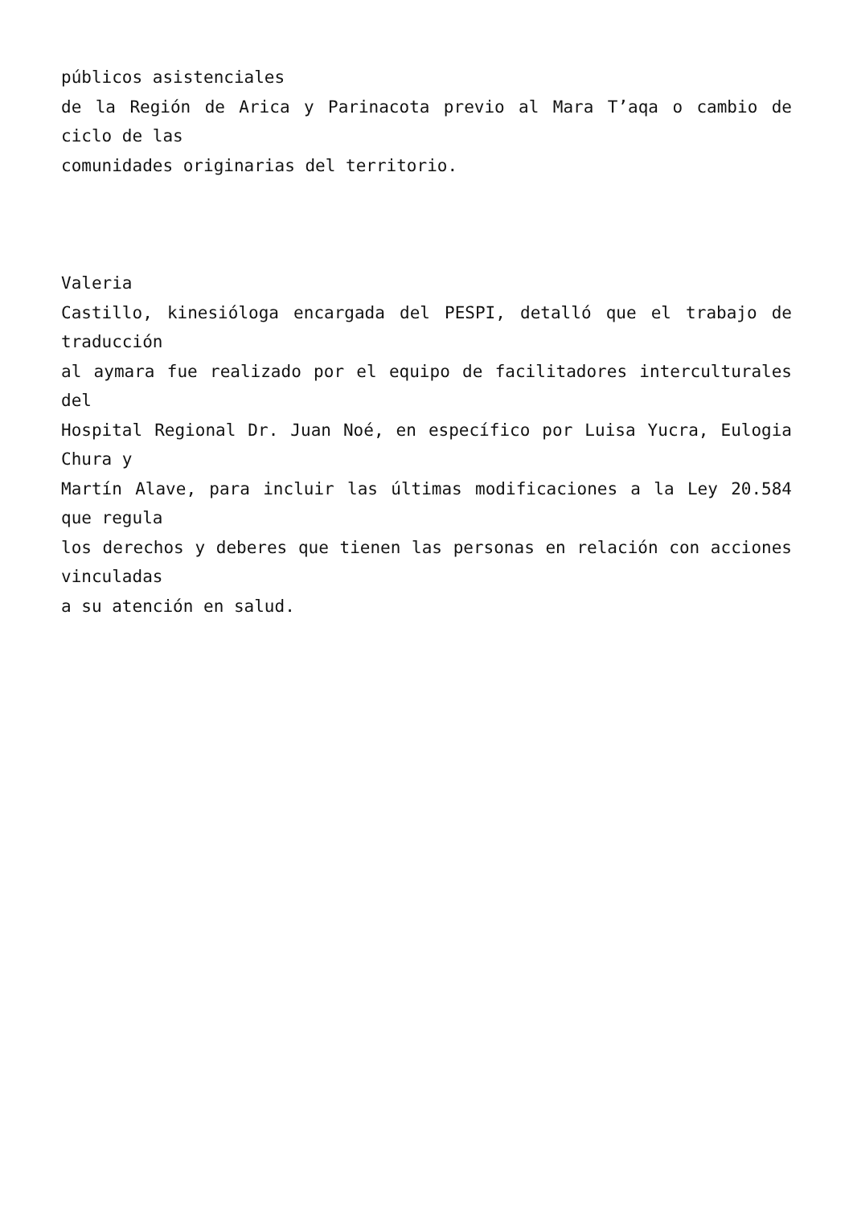públicos asistenciales
de la Región de Arica y Parinacota previo al Mara T’aqa o cambio de ciclo de las
comunidades originarias del territorio.
Valeria
Castillo, kinesióloga encargada del PESPI, detalló que el trabajo de traducción
al aymara fue realizado por el equipo de facilitadores interculturales del
Hospital Regional Dr. Juan Noé, en específico por Luisa Yucra, Eulogia Chura y
Martín Alave, para incluir las últimas modificaciones a la Ley 20.584 que regula
los derechos y deberes que tienen las personas en relación con acciones vinculadas
a su atención en salud.